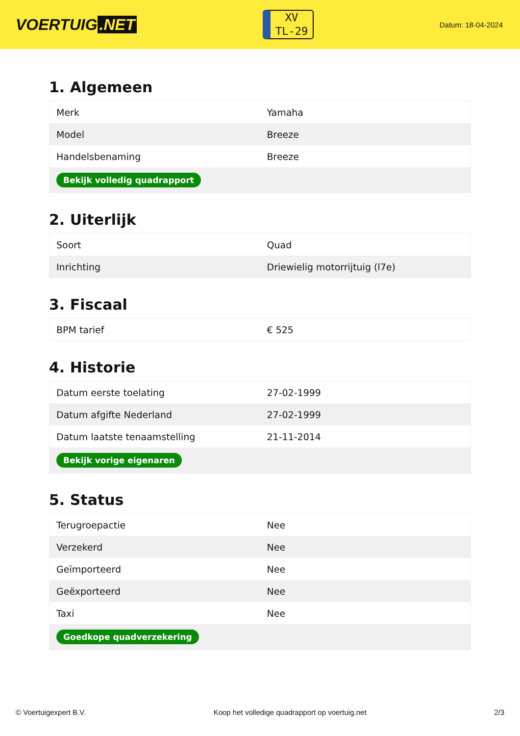VOERTUIG.NET
XV
TL-29
Datum: 18-04-2024
1. Algemeen
| Merk | Yamaha |
| Model | Breeze |
| Handelsbenaming | Breeze |
| Bekijk volledig quadrapport | |
2. Uiterlijk
| Soort | Quad |
| Inrichting | Driewielig motorrijtuig (l7e) |
3. Fiscaal
| BPM tarief | € 525 |
4. Historie
| Datum eerste toelating | 27-02-1999 |
| Datum afgifte Nederland | 27-02-1999 |
| Datum laatste tenaamstelling | 21-11-2014 |
| Bekijk vorige eigenaren | |
5. Status
| Terugroepactie | Nee |
| Verzekerd | Nee |
| Geïmporteerd | Nee |
| Geëxporteerd | Nee |
| Taxi | Nee |
| Goedkope quadverzekering | |
© Voertuigexpert B.V. Koop het volledige quadrapport op voertuig.net 2/3